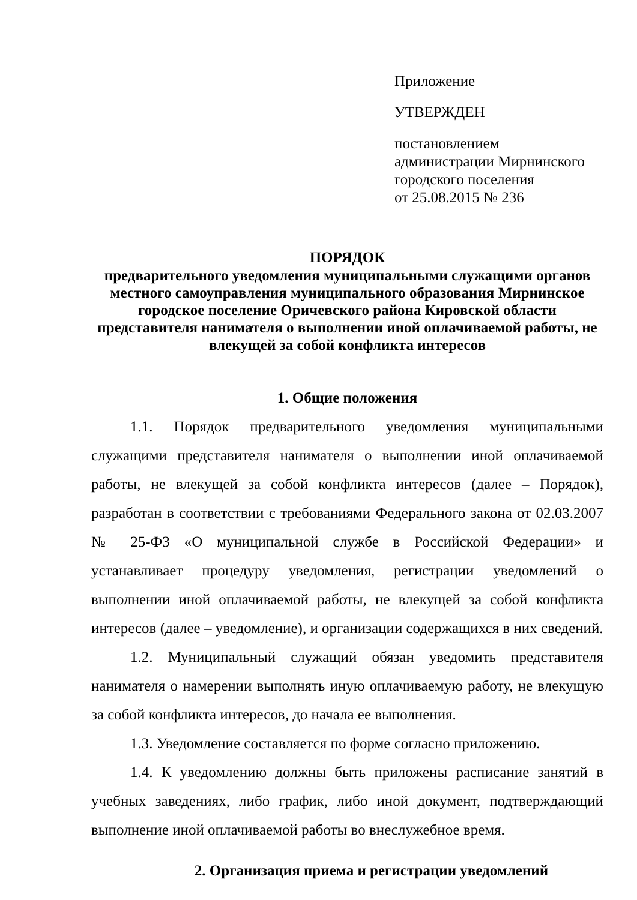Приложение
УТВЕРЖДЕН
постановлением
администрации Мирнинского
городского поселения
от 25.08.2015 № 236
ПОРЯДОК
предварительного уведомления муниципальными служащими органов местного самоуправления муниципального образования Мирнинское городское поселение Оричевского района Кировской области представителя нанимателя о выполнении иной оплачиваемой работы, не влекущей за собой конфликта интересов
1. Общие положения
1.1. Порядок предварительного уведомления муниципальными служащими представителя нанимателя о выполнении иной оплачиваемой работы, не влекущей за собой конфликта интересов (далее – Порядок), разработан в соответствии с требованиями Федерального закона от 02.03.2007 № 25-ФЗ «О муниципальной службе в Российской Федерации» и устанавливает процедуру уведомления, регистрации уведомлений о выполнении иной оплачиваемой работы, не влекущей за собой конфликта интересов (далее – уведомление), и организации содержащихся в них сведений.
1.2. Муниципальный служащий обязан уведомить представителя нанимателя о намерении выполнять иную оплачиваемую работу, не влекущую за собой конфликта интересов, до начала ее выполнения.
1.3. Уведомление составляется по форме согласно приложению.
1.4. К уведомлению должны быть приложены расписание занятий в учебных заведениях, либо график, либо иной документ, подтверждающий выполнение иной оплачиваемой работы во внеслужебное время.
2. Организация приема и регистрации уведомлений